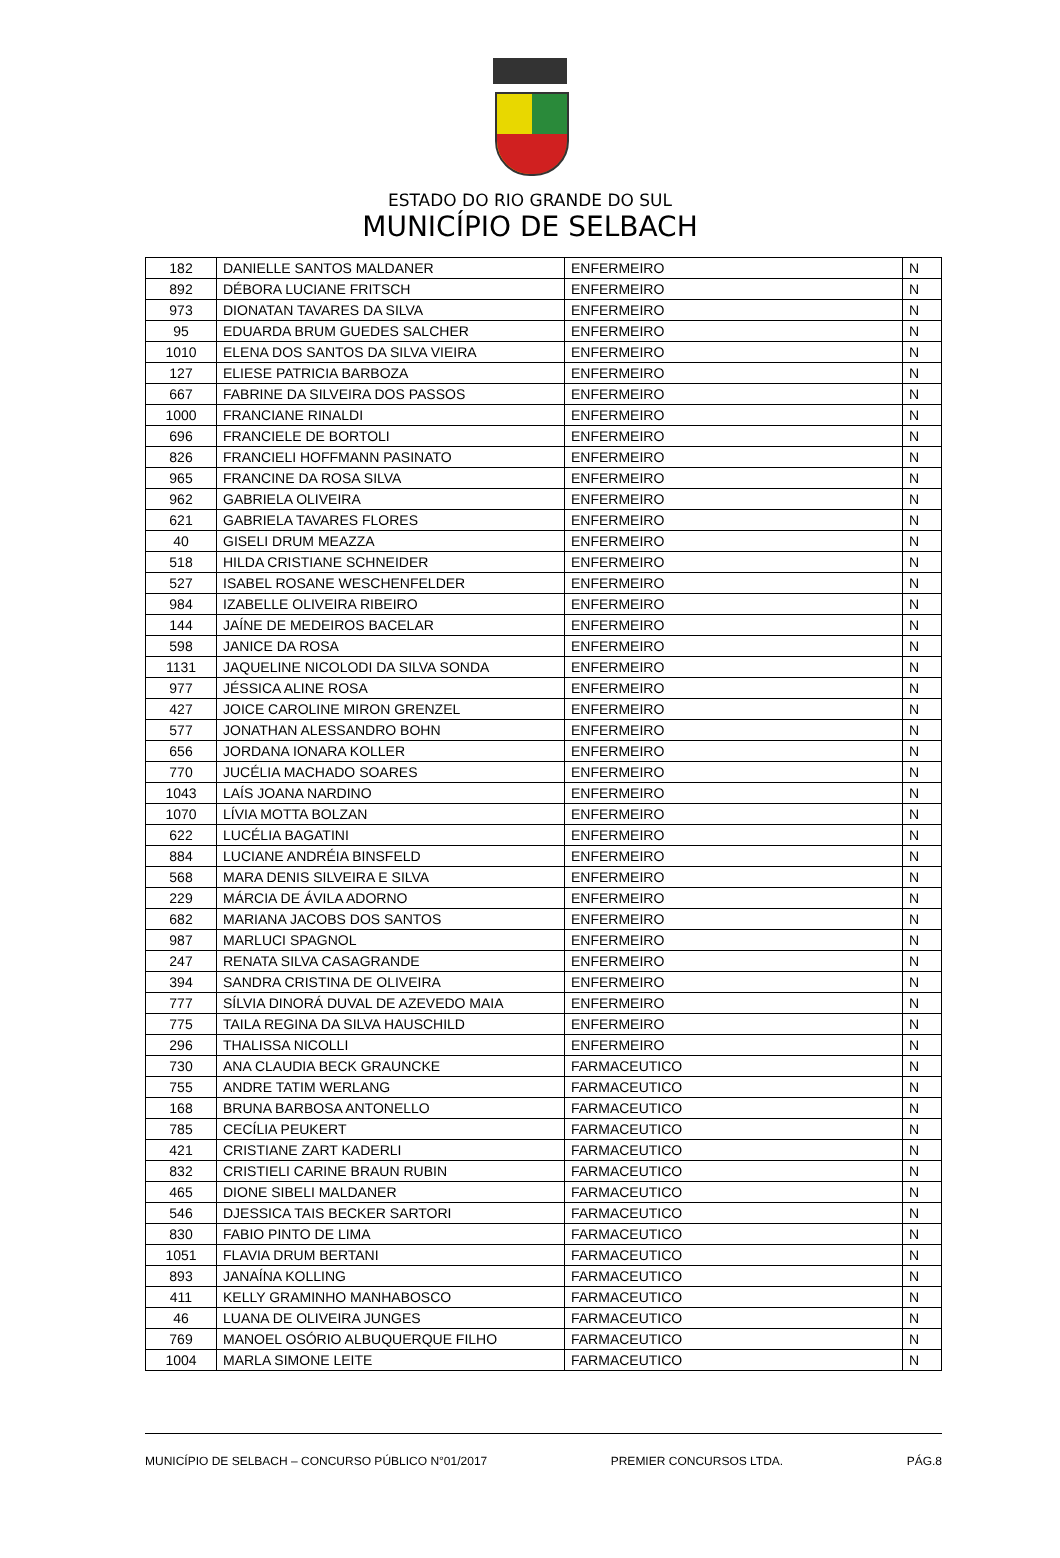ESTADO DO RIO GRANDE DO SUL
MUNICÍPIO DE SELBACH
| 182 | DANIELLE SANTOS MALDANER | ENFERMEIRO | N |
| 892 | DÉBORA LUCIANE FRITSCH | ENFERMEIRO | N |
| 973 | DIONATAN TAVARES DA SILVA | ENFERMEIRO | N |
| 95 | EDUARDA BRUM GUEDES SALCHER | ENFERMEIRO | N |
| 1010 | ELENA DOS SANTOS DA SILVA VIEIRA | ENFERMEIRO | N |
| 127 | ELIESE PATRICIA BARBOZA | ENFERMEIRO | N |
| 667 | FABRINE DA SILVEIRA DOS PASSOS | ENFERMEIRO | N |
| 1000 | FRANCIANE RINALDI | ENFERMEIRO | N |
| 696 | FRANCIELE DE BORTOLI | ENFERMEIRO | N |
| 826 | FRANCIELI HOFFMANN PASINATO | ENFERMEIRO | N |
| 965 | FRANCINE DA ROSA SILVA | ENFERMEIRO | N |
| 962 | GABRIELA OLIVEIRA | ENFERMEIRO | N |
| 621 | GABRIELA TAVARES FLORES | ENFERMEIRO | N |
| 40 | GISELI DRUM MEAZZA | ENFERMEIRO | N |
| 518 | HILDA CRISTIANE SCHNEIDER | ENFERMEIRO | N |
| 527 | ISABEL ROSANE WESCHENFELDER | ENFERMEIRO | N |
| 984 | IZABELLE OLIVEIRA RIBEIRO | ENFERMEIRO | N |
| 144 | JAÍNE DE MEDEIROS BACELAR | ENFERMEIRO | N |
| 598 | JANICE DA ROSA | ENFERMEIRO | N |
| 1131 | JAQUELINE NICOLODI DA SILVA SONDA | ENFERMEIRO | N |
| 977 | JÉSSICA ALINE ROSA | ENFERMEIRO | N |
| 427 | JOICE CAROLINE MIRON GRENZEL | ENFERMEIRO | N |
| 577 | JONATHAN ALESSANDRO BOHN | ENFERMEIRO | N |
| 656 | JORDANA IONARA KOLLER | ENFERMEIRO | N |
| 770 | JUCÉLIA MACHADO SOARES | ENFERMEIRO | N |
| 1043 | LAÍS JOANA NARDINO | ENFERMEIRO | N |
| 1070 | LÍVIA MOTTA BOLZAN | ENFERMEIRO | N |
| 622 | LUCÉLIA BAGATINI | ENFERMEIRO | N |
| 884 | LUCIANE ANDRÉIA BINSFELD | ENFERMEIRO | N |
| 568 | MARA DENIS SILVEIRA E SILVA | ENFERMEIRO | N |
| 229 | MÁRCIA DE ÁVILA ADORNO | ENFERMEIRO | N |
| 682 | MARIANA JACOBS DOS SANTOS | ENFERMEIRO | N |
| 987 | MARLUCI SPAGNOL | ENFERMEIRO | N |
| 247 | RENATA SILVA CASAGRANDE | ENFERMEIRO | N |
| 394 | SANDRA CRISTINA DE OLIVEIRA | ENFERMEIRO | N |
| 777 | SÍLVIA DINORÁ DUVAL DE AZEVEDO MAIA | ENFERMEIRO | N |
| 775 | TAILA REGINA DA SILVA HAUSCHILD | ENFERMEIRO | N |
| 296 | THALISSA NICOLLI | ENFERMEIRO | N |
| 730 | ANA CLAUDIA BECK GRAUNCKE | FARMACEUTICO | N |
| 755 | ANDRE TATIM WERLANG | FARMACEUTICO | N |
| 168 | BRUNA BARBOSA ANTONELLO | FARMACEUTICO | N |
| 785 | CECÍLIA PEUKERT | FARMACEUTICO | N |
| 421 | CRISTIANE ZART KADERLI | FARMACEUTICO | N |
| 832 | CRISTIELI CARINE BRAUN RUBIN | FARMACEUTICO | N |
| 465 | DIONE SIBELI MALDANER | FARMACEUTICO | N |
| 546 | DJESSICA TAIS BECKER SARTORI | FARMACEUTICO | N |
| 830 | FABIO PINTO DE LIMA | FARMACEUTICO | N |
| 1051 | FLAVIA DRUM BERTANI | FARMACEUTICO | N |
| 893 | JANAÍNA KOLLING | FARMACEUTICO | N |
| 411 | KELLY GRAMINHO MANHABOSCO | FARMACEUTICO | N |
| 46 | LUANA DE OLIVEIRA JUNGES | FARMACEUTICO | N |
| 769 | MANOEL OSÓRIO ALBUQUERQUE FILHO | FARMACEUTICO | N |
| 1004 | MARLA SIMONE LEITE | FARMACEUTICO | N |
MUNICÍPIO DE SELBACH – CONCURSO PÚBLICO N°01/2017 PREMIER CONCURSOS LTDA. PÁG.8